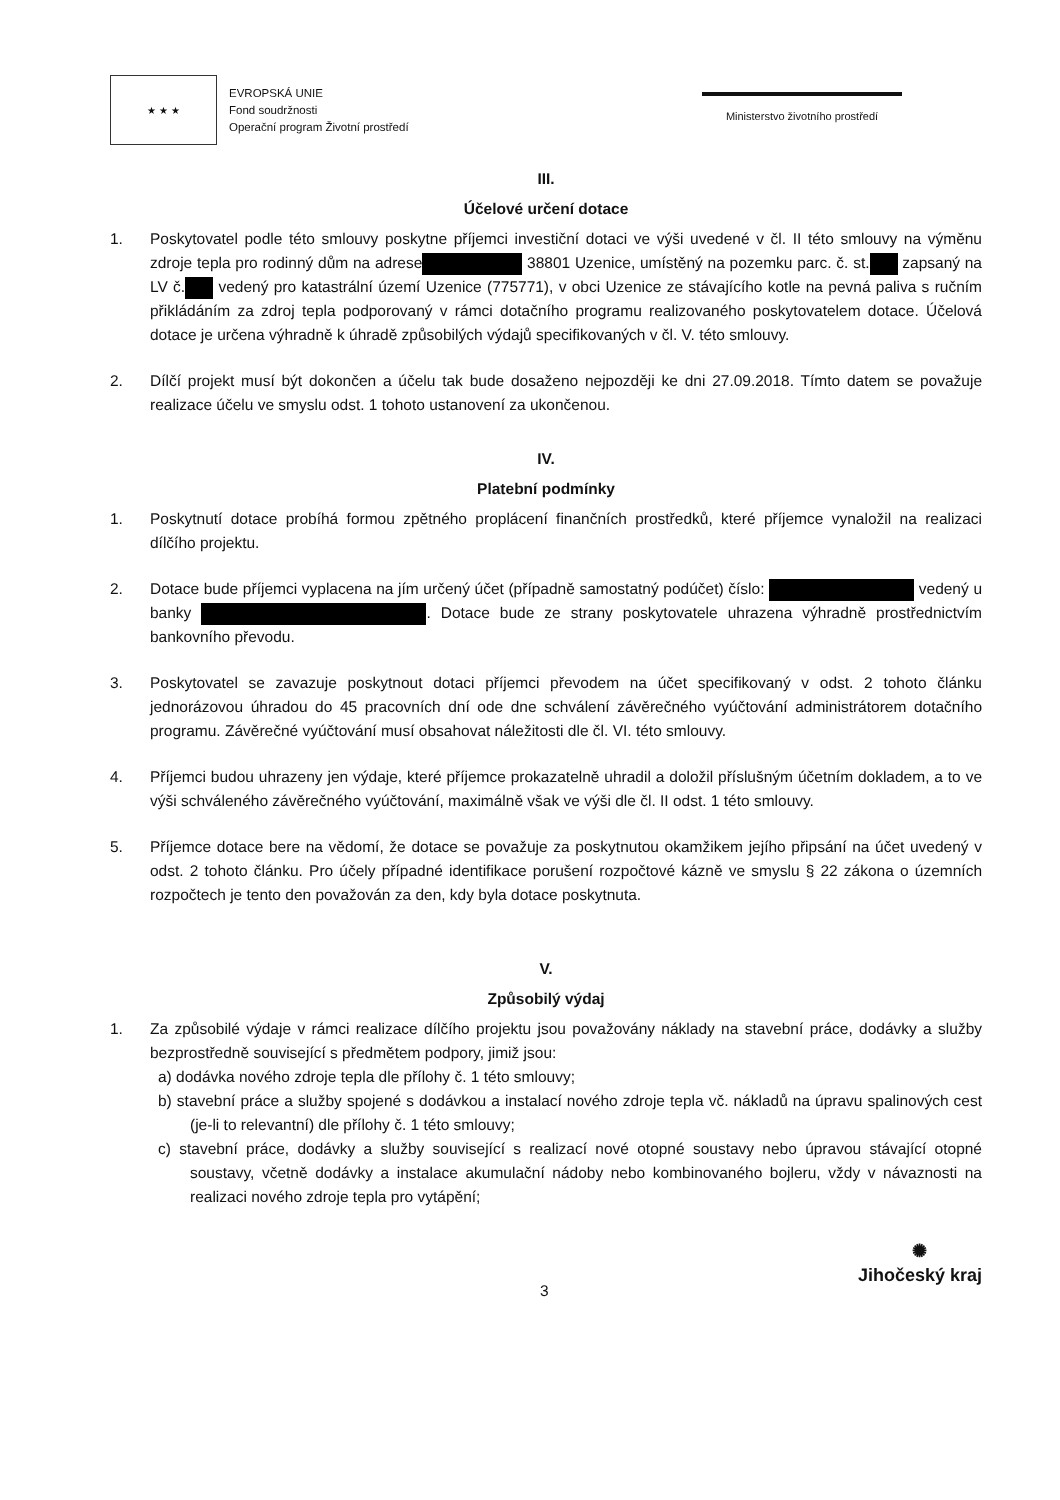★ ★ ★
EVROPSKÁ UNIE
Fond soudržnosti
Operační program Životní prostředí
Ministerstvo životního prostředí
III.
Účelové určení dotace
1. Poskytovatel podle této smlouvy poskytne příjemci investiční dotaci ve výši uvedené v čl. II této smlouvy na výměnu zdroje tepla pro rodinný dům na adrese 38801 Uzenice, umístěný na pozemku parc. č. st. zapsaný na LV č. vedený pro katastrální území Uzenice (775771), v obci Uzenice ze stávajícího kotle na pevná paliva s ručním přikládáním za zdroj tepla podporovaný v rámci dotačního programu realizovaného poskytovatelem dotace. Účelová dotace je určena výhradně k úhradě způsobilých výdajů specifikovaných v čl. V. této smlouvy.
2. Dílčí projekt musí být dokončen a účelu tak bude dosaženo nejpozději ke dni 27.09.2018. Tímto datem se považuje realizace účelu ve smyslu odst. 1 tohoto ustanovení za ukončenou.
IV.
Platební podmínky
1. Poskytnutí dotace probíhá formou zpětného proplácení finančních prostředků, které příjemce vynaložil na realizaci dílčího projektu.
2. Dotace bude příjemci vyplacena na jím určený účet (případně samostatný podúčet) číslo: vedený u banky . Dotace bude ze strany poskytovatele uhrazena výhradně prostřednictvím bankovního převodu.
3. Poskytovatel se zavazuje poskytnout dotaci příjemci převodem na účet specifikovaný v odst. 2 tohoto článku jednorázovou úhradou do 45 pracovních dní ode dne schválení závěrečného vyúčtování administrátorem dotačního programu. Závěrečné vyúčtování musí obsahovat náležitosti dle čl. VI. této smlouvy.
4. Příjemci budou uhrazeny jen výdaje, které příjemce prokazatelně uhradil a doložil příslušným účetním dokladem, a to ve výši schváleného závěrečného vyúčtování, maximálně však ve výši dle čl. II odst. 1 této smlouvy.
5. Příjemce dotace bere na vědomí, že dotace se považuje za poskytnutou okamžikem jejího připsání na účet uvedený v odst. 2 tohoto článku. Pro účely případné identifikace porušení rozpočtové kázně ve smyslu § 22 zákona o územních rozpočtech je tento den považován za den, kdy byla dotace poskytnuta.
V.
Způsobilý výdaj
1. Za způsobilé výdaje v rámci realizace dílčího projektu jsou považovány náklady na stavební práce, dodávky a služby bezprostředně související s předmětem podpory, jimiž jsou:
a) dodávka nového zdroje tepla dle přílohy č. 1 této smlouvy;
b) stavební práce a služby spojené s dodávkou a instalací nového zdroje tepla vč. nákladů na úpravu spalinových cest (je-li to relevantní) dle přílohy č. 1 této smlouvy;
c) stavební práce, dodávky a služby související s realizací nové otopné soustavy nebo úpravou stávající otopné soustavy, včetně dodávky a instalace akumulační nádoby nebo kombinovaného bojleru, vždy v návaznosti na realizaci nového zdroje tepla pro vytápění;
3
✺
Jihočeský kraj